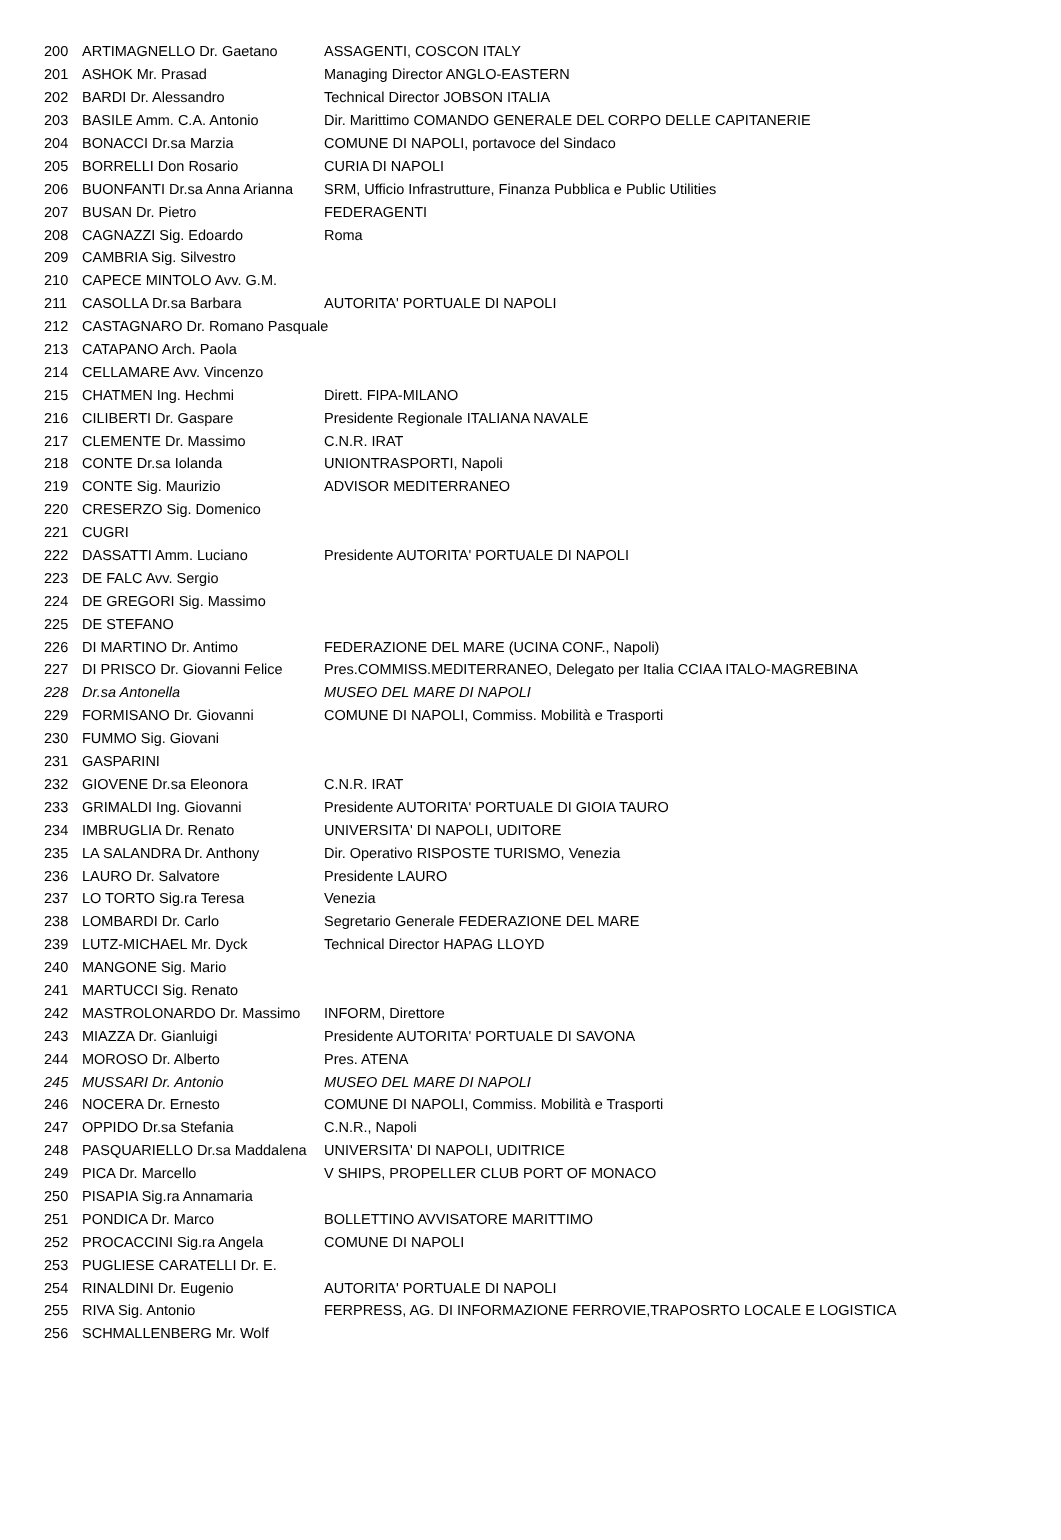| 200 | ARTIMAGNELLO Dr. Gaetano | ASSAGENTI, COSCON ITALY |
| 201 | ASHOK Mr. Prasad | Managing Director ANGLO-EASTERN |
| 202 | BARDI Dr. Alessandro | Technical Director JOBSON ITALIA |
| 203 | BASILE Amm. C.A. Antonio | Dir. Marittimo COMANDO GENERALE DEL CORPO DELLE CAPITANERIE |
| 204 | BONACCI Dr.sa Marzia | COMUNE DI NAPOLI, portavoce del Sindaco |
| 205 | BORRELLI Don Rosario | CURIA DI NAPOLI |
| 206 | BUONFANTI Dr.sa Anna Arianna | SRM, Ufficio Infrastrutture, Finanza Pubblica e Public Utilities |
| 207 | BUSAN Dr. Pietro | FEDERAGENTI |
| 208 | CAGNAZZI Sig. Edoardo | Roma |
| 209 | CAMBRIA Sig. Silvestro | |
| 210 | CAPECE MINTOLO Avv. G.M. | |
| 211 | CASOLLA Dr.sa Barbara | AUTORITA' PORTUALE DI NAPOLI |
| 212 | CASTAGNARO Dr. Romano Pasquale | |
| 213 | CATAPANO Arch. Paola | |
| 214 | CELLAMARE Avv. Vincenzo | |
| 215 | CHATMEN Ing. Hechmi | Dirett. FIPA-MILANO |
| 216 | CILIBERTI Dr. Gaspare | Presidente Regionale ITALIANA NAVALE |
| 217 | CLEMENTE Dr. Massimo | C.N.R. IRAT |
| 218 | CONTE Dr.sa Iolanda | UNIONTRASPORTI, Napoli |
| 219 | CONTE Sig. Maurizio | ADVISOR MEDITERRANEO |
| 220 | CRESERZO Sig. Domenico | |
| 221 | CUGRI | |
| 222 | DASSATTI Amm. Luciano | Presidente AUTORITA' PORTUALE DI NAPOLI |
| 223 | DE FALC Avv. Sergio | |
| 224 | DE GREGORI Sig. Massimo | |
| 225 | DE STEFANO | |
| 226 | DI MARTINO Dr. Antimo | FEDERAZIONE DEL MARE (UCINA CONF., Napoli) |
| 227 | DI PRISCO Dr. Giovanni Felice | Pres.COMMISS.MEDITERRANEO, Delegato per Italia CCIAA ITALO-MAGREBINA |
| 228 | Dr.sa Antonella | MUSEO DEL MARE DI NAPOLI |
| 229 | FORMISANO Dr. Giovanni | COMUNE DI NAPOLI, Commiss. Mobilità e Trasporti |
| 230 | FUMMO Sig. Giovani | |
| 231 | GASPARINI | |
| 232 | GIOVENE Dr.sa Eleonora | C.N.R. IRAT |
| 233 | GRIMALDI Ing. Giovanni | Presidente AUTORITA' PORTUALE DI GIOIA TAURO |
| 234 | IMBRUGLIA Dr. Renato | UNIVERSITA' DI NAPOLI, UDITORE |
| 235 | LA SALANDRA Dr. Anthony | Dir. Operativo RISPOSTE TURISMO, Venezia |
| 236 | LAURO Dr. Salvatore | Presidente LAURO |
| 237 | LO TORTO Sig.ra Teresa | Venezia |
| 238 | LOMBARDI Dr. Carlo | Segretario Generale FEDERAZIONE DEL MARE |
| 239 | LUTZ-MICHAEL Mr. Dyck | Technical Director HAPAG LLOYD |
| 240 | MANGONE Sig. Mario | |
| 241 | MARTUCCI Sig. Renato | |
| 242 | MASTROLONARDO Dr. Massimo | INFORM, Direttore |
| 243 | MIAZZA Dr. Gianluigi | Presidente AUTORITA' PORTUALE DI SAVONA |
| 244 | MOROSO Dr. Alberto | Pres. ATENA |
| 245 | MUSSARI Dr. Antonio | MUSEO DEL MARE DI NAPOLI |
| 246 | NOCERA Dr. Ernesto | COMUNE DI NAPOLI, Commiss. Mobilità e Trasporti |
| 247 | OPPIDO Dr.sa Stefania | C.N.R., Napoli |
| 248 | PASQUARIELLO Dr.sa Maddalena | UNIVERSITA' DI NAPOLI, UDITRICE |
| 249 | PICA Dr. Marcello | V SHIPS, PROPELLER CLUB PORT OF MONACO |
| 250 | PISAPIA Sig.ra Annamaria | |
| 251 | PONDICA Dr. Marco | BOLLETTINO AVVISATORE MARITTIMO |
| 252 | PROCACCINI Sig.ra Angela | COMUNE DI NAPOLI |
| 253 | PUGLIESE CARATELLI Dr. E. | |
| 254 | RINALDINI Dr. Eugenio | AUTORITA' PORTUALE DI NAPOLI |
| 255 | RIVA Sig. Antonio | FERPRESS, AG. DI INFORMAZIONE FERROVIE,TRAPOSRTO LOCALE E LOGISTICA |
| 256 | SCHMALLENBERG Mr. Wolf | |